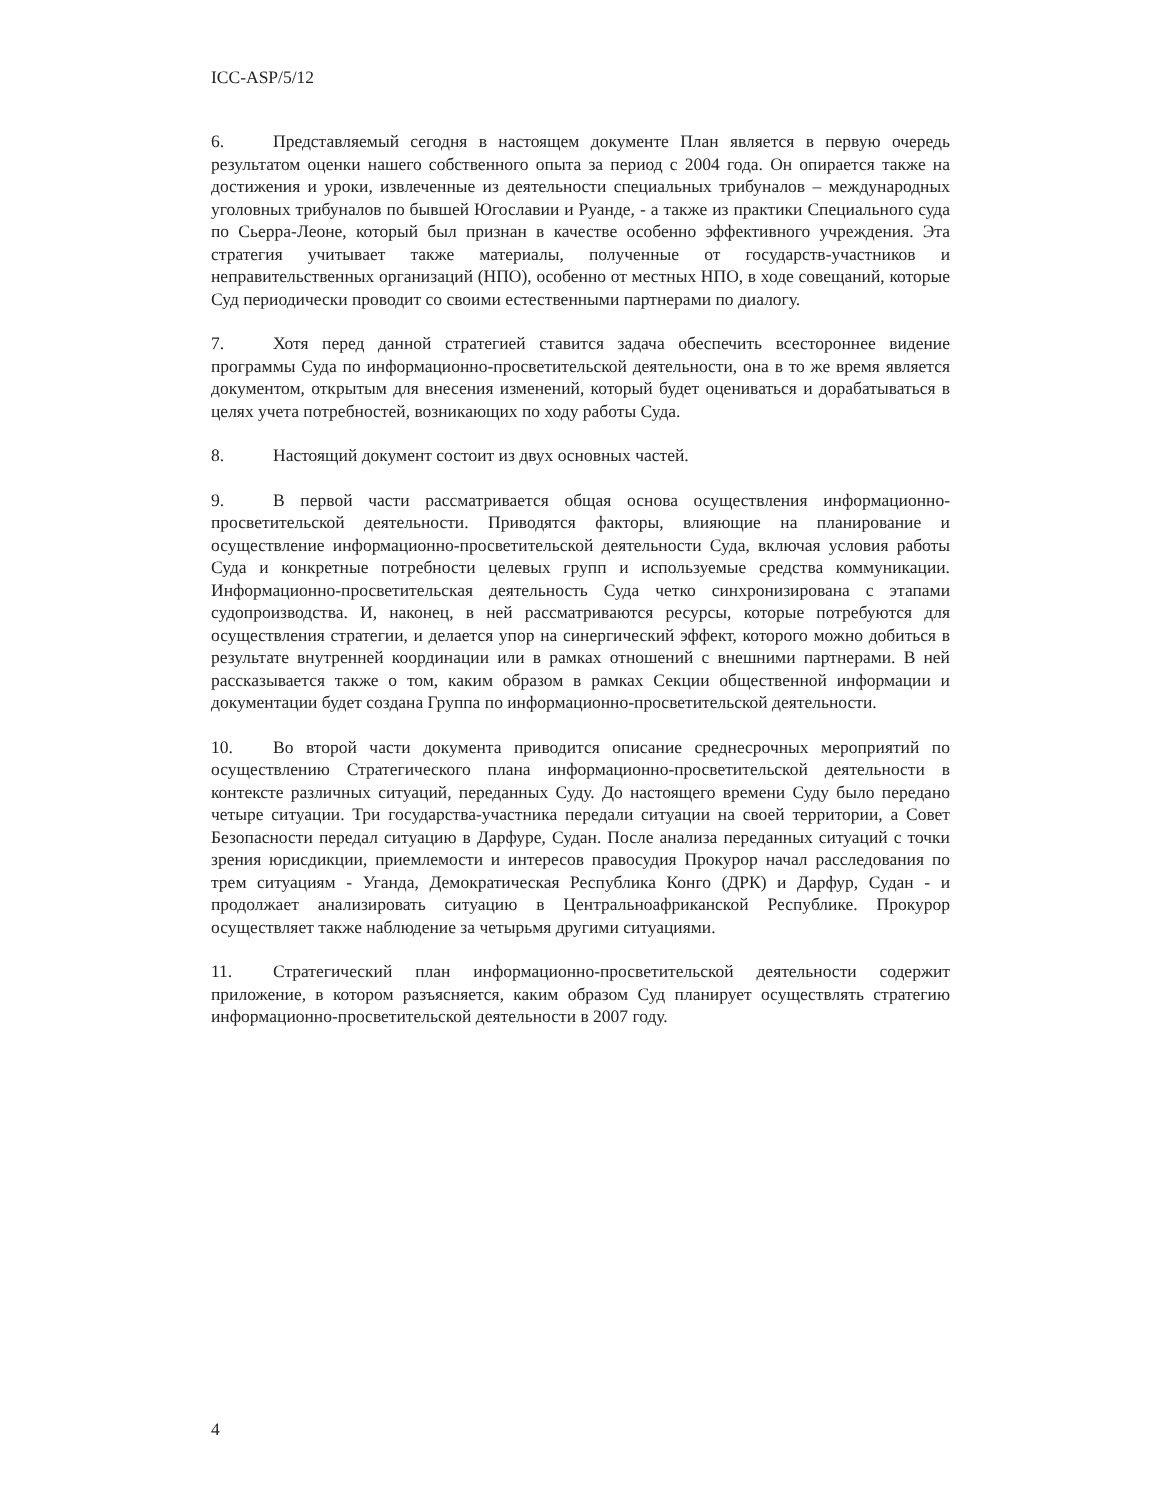ICC-ASP/5/12
6. Представляемый сегодня в настоящем документе План является в первую очередь результатом оценки нашего собственного опыта за период с 2004 года. Он опирается также на достижения и уроки, извлеченные из деятельности специальных трибуналов – международных уголовных трибуналов по бывшей Югославии и Руанде, - а также из практики Специального суда по Сьерра-Леоне, который был признан в качестве особенно эффективного учреждения. Эта стратегия учитывает также материалы, полученные от государств-участников и неправительственных организаций (НПО), особенно от местных НПО, в ходе совещаний, которые Суд периодически проводит со своими естественными партнерами по диалогу.
7. Хотя перед данной стратегией ставится задача обеспечить всестороннее видение программы Суда по информационно-просветительской деятельности, она в то же время является документом, открытым для внесения изменений, который будет оцениваться и дорабатываться в целях учета потребностей, возникающих по ходу работы Суда.
8. Настоящий документ состоит из двух основных частей.
9. В первой части рассматривается общая основа осуществления информационно-просветительской деятельности. Приводятся факторы, влияющие на планирование и осуществление информационно-просветительской деятельности Суда, включая условия работы Суда и конкретные потребности целевых групп и используемые средства коммуникации. Информационно-просветительская деятельность Суда четко синхронизирована с этапами судопроизводства. И, наконец, в ней рассматриваются ресурсы, которые потребуются для осуществления стратегии, и делается упор на синергический эффект, которого можно добиться в результате внутренней координации или в рамках отношений с внешними партнерами. В ней рассказывается также о том, каким образом в рамках Секции общественной информации и документации будет создана Группа по информационно-просветительской деятельности.
10. Во второй части документа приводится описание среднесрочных мероприятий по осуществлению Стратегического плана информационно-просветительской деятельности в контексте различных ситуаций, переданных Суду. До настоящего времени Суду было передано четыре ситуации. Три государства-участника передали ситуации на своей территории, а Совет Безопасности передал ситуацию в Дарфуре, Судан. После анализа переданных ситуаций с точки зрения юрисдикции, приемлемости и интересов правосудия Прокурор начал расследования по трем ситуациям - Уганда, Демократическая Республика Конго (ДРК) и Дарфур, Судан - и продолжает анализировать ситуацию в Центральноафриканской Республике. Прокурор осуществляет также наблюдение за четырьмя другими ситуациями.
11. Стратегический план информационно-просветительской деятельности содержит приложение, в котором разъясняется, каким образом Суд планирует осуществлять стратегию информационно-просветительской деятельности в 2007 году.
4